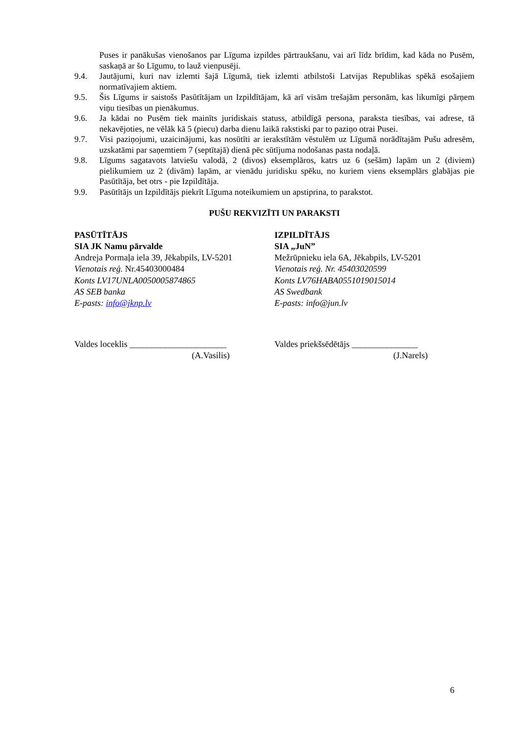Puses ir panākušas vienošanos par Līguma izpildes pārtraukšanu, vai arī līdz brīdim, kad kāda no Pusēm, saskaņā ar šo Līgumu, to lauž vienpusēji.
9.4. Jautājumi, kuri nav izlemti šajā Līgumā, tiek izlemti atbilstoši Latvijas Republikas spēkā esošajiem normatīvajiem aktiem.
9.5. Šis Līgums ir saistošs Pasūtītājam un Izpildītājam, kā arī visām trešajām personām, kas likumīgi pārņem viņu tiesības un pienākumus.
9.6. Ja kādai no Pusēm tiek mainīts juridiskais statuss, atbildīgā persona, paraksta tiesības, vai adrese, tā nekavējoties, ne vēlāk kā 5 (piecu) darba dienu laikā rakstiski par to paziņo otrai Pusei.
9.7. Visi paziņojumi, uzaicinājumi, kas nosūtīti ar ierakstītām vēstulēm uz Līgumā norādītajām Pušu adresēm, uzskatāmi par saņemtiem 7 (septītajā) dienā pēc sūtījuma nodošanas pasta nodaļā.
9.8. Līgums sagatavots latviešu valodā, 2 (divos) eksemplāros, katrs uz 6 (sešām) lapām un 2 (diviem) pielikumiem uz 2 (divām) lapām, ar vienādu juridisku spēku, no kuriem viens eksemplārs glabājas pie Pasūtītāja, bet otrs - pie Izpildītāja.
9.9. Pasūtītājs un Izpildītājs piekrīt Līguma noteikumiem un apstiprina, to parakstot.
PUŠU REKVIZĪTI UN PARAKSTI
PASŪTĪTĀJS
SIA JK Namu pārvalde
Andreja Pormaļa iela 39, Jēkabpils, LV-5201
Vienotais reģ. Nr.45403000484
Konts LV17UNLA0050005874865
AS SEB banka
E-pasts: info@jknp.lv
IZPILDĪTĀJS
SIA „JuN”
Mežrūpnieku iela 6A, Jēkabpils, LV-5201
Vienotais reģ. Nr. 45403020599
Konts LV76HABA0551019015014
AS Swedbank
E-pasts: info@jun.lv
Valdes loceklis ______________________
(A.Vasilis)
Valdes priekšsēdētājs _______________
(J.Narels)
6